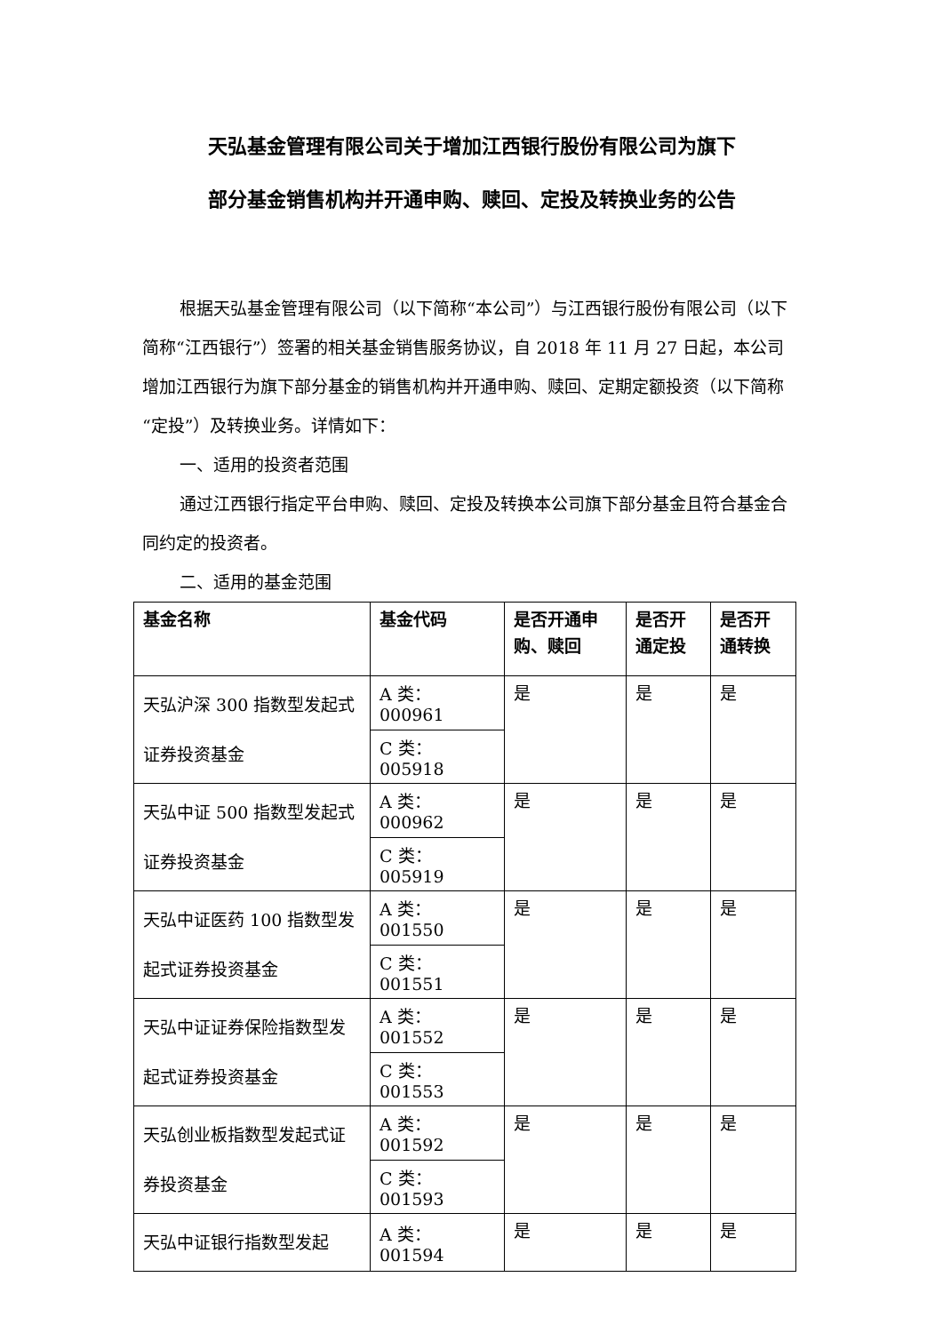天弘基金管理有限公司关于增加江西银行股份有限公司为旗下
部分基金销售机构并开通申购、赎回、定投及转换业务的公告
根据天弘基金管理有限公司（以下简称“本公司”）与江西银行股份有限公司（以下简称“江西银行”）签署的相关基金销售服务协议，自 2018 年 11 月 27 日起，本公司增加江西银行为旗下部分基金的销售机构并开通申购、赎回、定期定额投资（以下简称“定投”）及转换业务。详情如下：
一、适用的投资者范围
通过江西银行指定平台申购、赎回、定投及转换本公司旗下部分基金且符合基金合同约定的投资者。
二、适用的基金范围
| 基金名称 | 基金代码 | 是否开通申购、赎回 | 是否开通定投 | 是否开通转换 |
| --- | --- | --- | --- | --- |
| 天弘沪深 300 指数型发起式证券投资基金 | A 类：000961 | 是 | 是 | 是 |
| | C 类：005918 | | | |
| 天弘中证 500 指数型发起式证券投资基金 | A 类：000962 | 是 | 是 | 是 |
| | C 类：005919 | | | |
| 天弘中证医药 100 指数型发起式证券投资基金 | A 类：001550 | 是 | 是 | 是 |
| | C 类：001551 | | | |
| 天弘中证证券保险指数型发起式证券投资基金 | A 类：001552 | 是 | 是 | 是 |
| | C 类：001553 | | | |
| 天弘创业板指数型发起式证券投资基金 | A 类：001592 | 是 | 是 | 是 |
| | C 类：001593 | | | |
| 天弘中证银行指数型发起 | A 类：001594 | 是 | 是 | 是 |